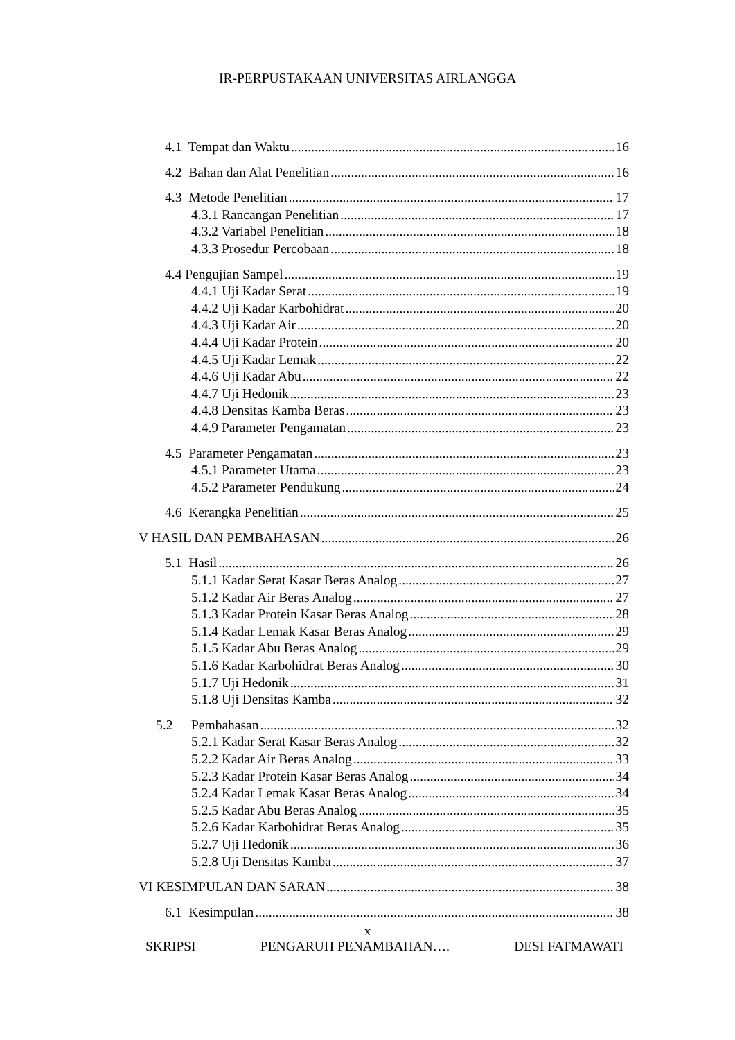IR-PERPUSTAKAAN UNIVERSITAS AIRLANGGA
4.1 Tempat dan Waktu 16
4.2 Bahan dan Alat Penelitian 16
4.3 Metode Penelitian 17
4.3.1 Rancangan Penelitian 17
4.3.2 Variabel Penelitian 18
4.3.3 Prosedur Percobaan 18
4.4 Pengujian Sampel 19
4.4.1 Uji Kadar Serat 19
4.4.2 Uji Kadar Karbohidrat 20
4.4.3 Uji Kadar Air 20
4.4.4 Uji Kadar Protein 20
4.4.5 Uji Kadar Lemak 22
4.4.6 Uji Kadar Abu 22
4.4.7 Uji Hedonik 23
4.4.8 Densitas Kamba Beras 23
4.4.9 Parameter Pengamatan 23
4.5 Parameter Pengamatan 23
4.5.1 Parameter Utama 23
4.5.2 Parameter Pendukung 24
4.6 Kerangka Penelitian 25
V HASIL DAN PEMBAHASAN 26
5.1 Hasil 26
5.1.1 Kadar Serat Kasar Beras Analog 27
5.1.2 Kadar Air Beras Analog 27
5.1.3 Kadar Protein Kasar Beras Analog 28
5.1.4 Kadar Lemak Kasar Beras Analog 29
5.1.5 Kadar Abu Beras Analog 29
5.1.6 Kadar Karbohidrat Beras Analog 30
5.1.7 Uji Hedonik 31
5.1.8 Uji Densitas Kamba 32
5.2 Pembahasan 32
5.2.1 Kadar Serat Kasar Beras Analog 32
5.2.2 Kadar Air Beras Analog 33
5.2.3 Kadar Protein Kasar Beras Analog 34
5.2.4 Kadar Lemak Kasar Beras Analog 34
5.2.5 Kadar Abu Beras Analog 35
5.2.6 Kadar Karbohidrat Beras Analog 35
5.2.7 Uji Hedonik 36
5.2.8 Uji Densitas Kamba 37
VI KESIMPULAN DAN SARAN 38
6.1 Kesimpulan 38
x
SKRIPSI PENGARUH PENAMBAHAN…. DESI FATMAWATI